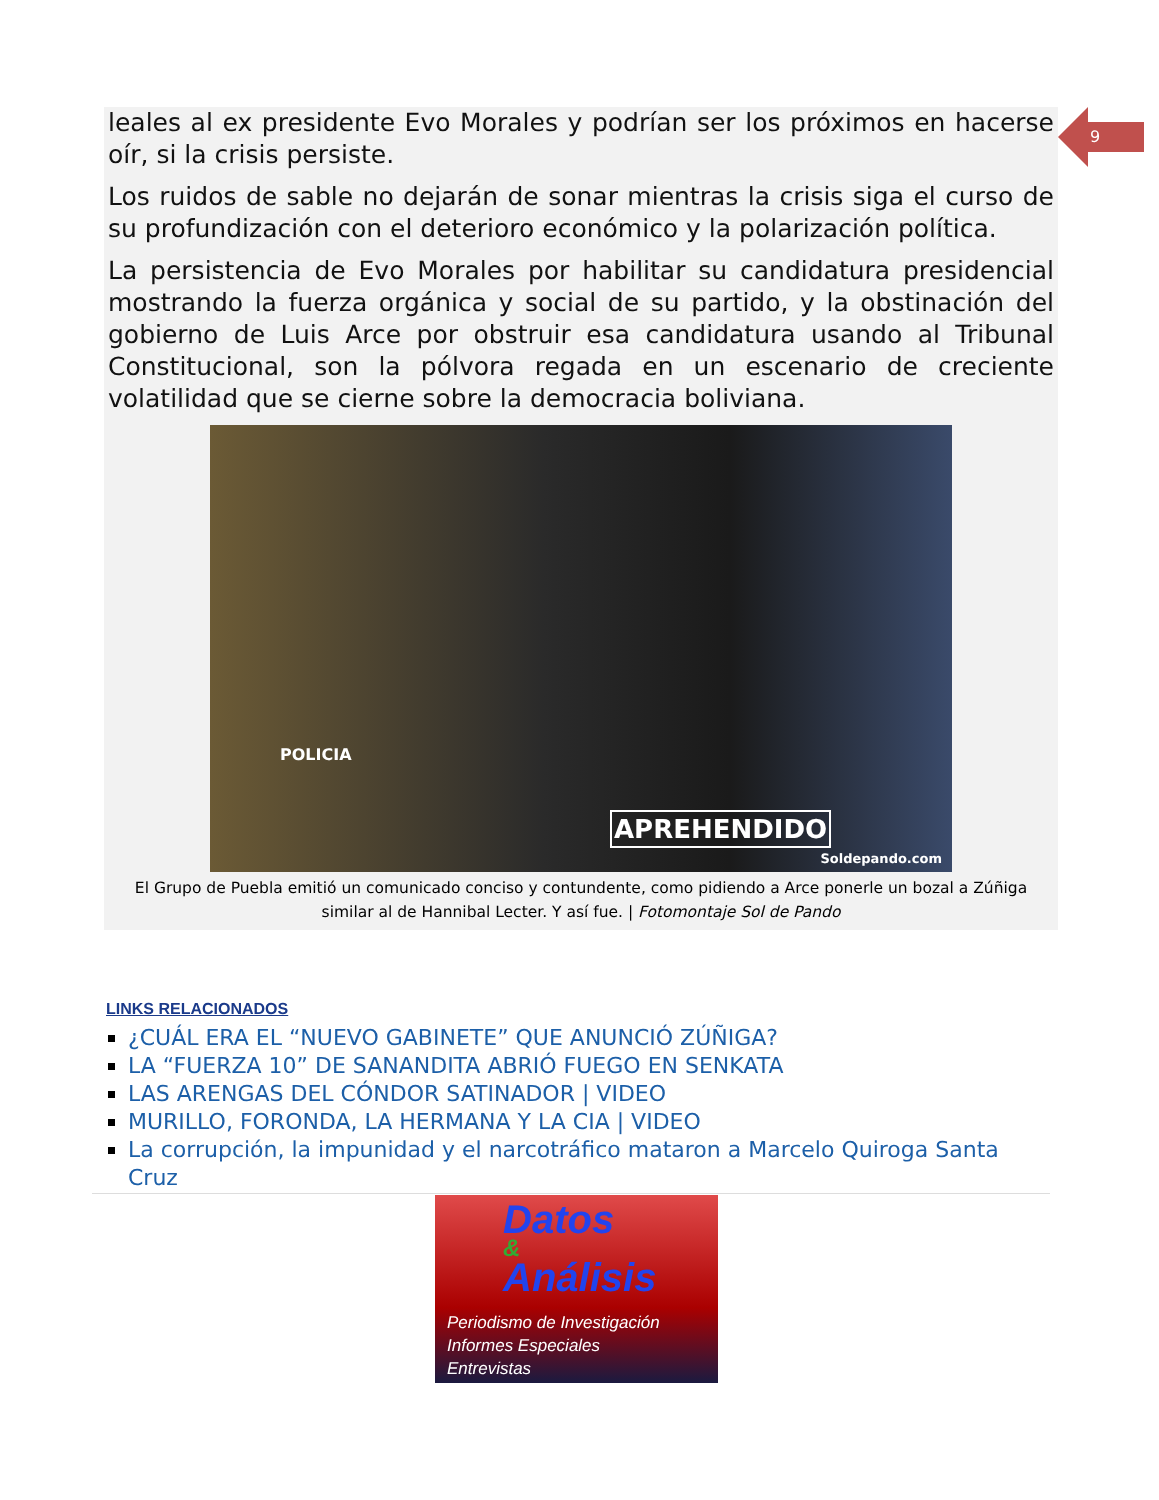9
leales al ex presidente Evo Morales y podrían ser los próximos en hacerse oír, si la crisis persiste.
Los ruidos de sable no dejarán de sonar mientras la crisis siga el curso de su profundización con el deterioro económico y la polarización política.
La persistencia de Evo Morales por habilitar su candidatura presidencial mostrando la fuerza orgánica y social de su partido, y la obstinación del gobierno de Luis Arce por obstruir esa candidatura usando al Tribunal Constitucional, son la pólvora regada en un escenario de creciente volatilidad que se cierne sobre la democracia boliviana.
POLICIA
APREHENDIDO
Soldepando.com
El Grupo de Puebla emitió un comunicado conciso y contundente, como pidiendo a Arce ponerle un bozal a Zúñiga similar al de Hannibal Lecter. Y así fue. | Fotomontaje Sol de Pando
LINKS RELACIONADOS
¿CUÁL ERA EL “NUEVO GABINETE” QUE ANUNCIÓ ZÚÑIGA?
LA “FUERZA 10” DE SANANDITA ABRIÓ FUEGO EN SENKATA
LAS ARENGAS DEL CÓNDOR SATINADOR | VIDEO
MURILLO, FORONDA, LA HERMANA Y LA CIA | VIDEO
La corrupción, la impunidad y el narcotráfico mataron a Marcelo Quiroga Santa Cruz
Datos
&
Análisis
Periodismo de Investigación
Informes Especiales
Entrevistas